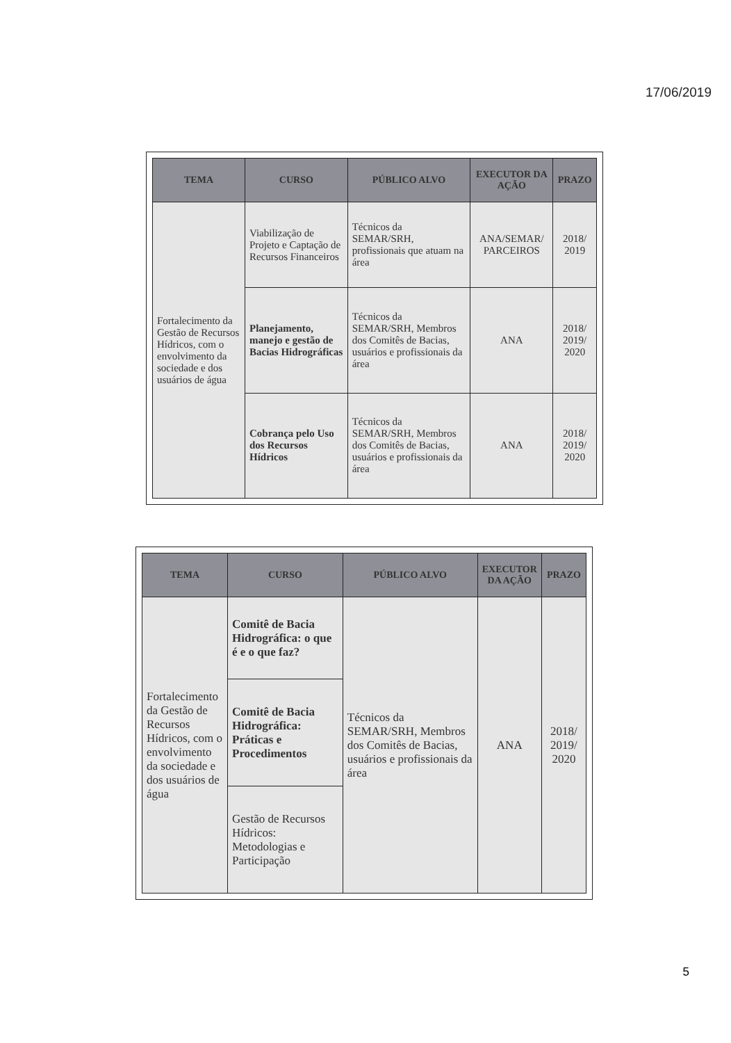17/06/2019
| TEMA | CURSO | PÚBLICO ALVO | EXECUTOR DA AÇÃO | PRAZO |
| --- | --- | --- | --- | --- |
| Fortalecimento da Gestão de Recursos Hídricos, com o envolvimento da sociedade e dos usuários de água | Viabilização de Projeto e Captação de Recursos Financeiros | Técnicos da SEMAR/SRH, profissionais que atuam na área | ANA/SEMAR/ PARCEIROS | 2018/ 2019 |
| | Planejamento, manejo e gestão de Bacias Hidrográficas | Técnicos da SEMAR/SRH, Membros dos Comitês de Bacias, usuários e profissionais da área | ANA | 2018/ 2019/ 2020 |
| | Cobrança pelo Uso dos Recursos Hídricos | Técnicos da SEMAR/SRH, Membros dos Comitês de Bacias, usuários e profissionais da área | ANA | 2018/ 2019/ 2020 |
| TEMA | CURSO | PÚBLICO ALVO | EXECUTOR DA AÇÃO | PRAZO |
| --- | --- | --- | --- | --- |
| Fortalecimento da Gestão de Recursos Hídricos, com o envolvimento da sociedade e dos usuários de água | Comitê de Bacia Hidrográfica: o que é e o que faz? | Técnicos da SEMAR/SRH, Membros dos Comitês de Bacias, usuários e profissionais da área | ANA | 2018/ 2019/ 2020 |
| | Comitê de Bacia Hidrográfica: Práticas e Procedimentos | | | |
| | Gestão de Recursos Hídricos: Metodologias e Participação | | | |
5